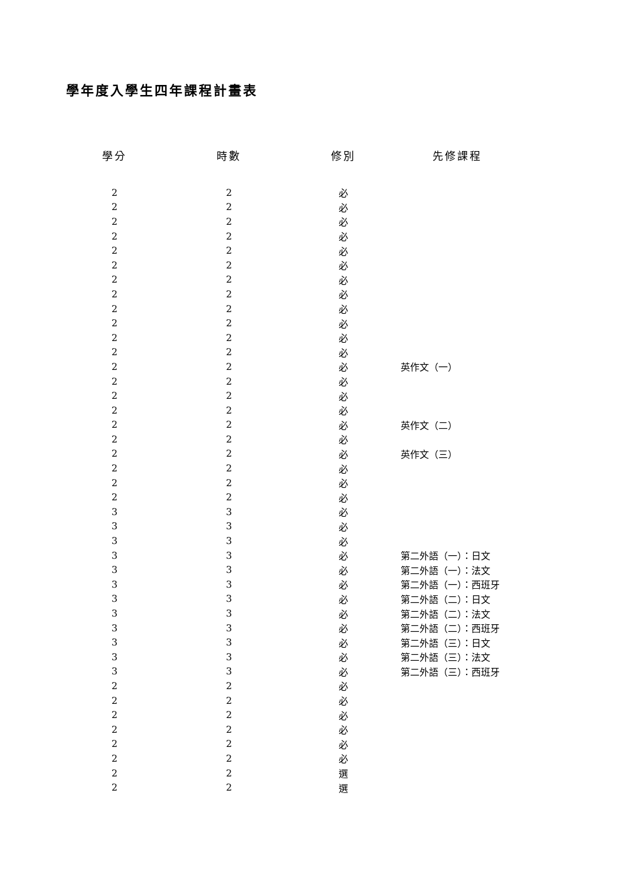學年度入學生四年課程計畫表
| 學分 | 時數 | 修別 | 先修課程 |
| --- | --- | --- | --- |
| 2 | 2 | 必 | |
| 2 | 2 | 必 | |
| 2 | 2 | 必 | |
| 2 | 2 | 必 | |
| 2 | 2 | 必 | |
| 2 | 2 | 必 | |
| 2 | 2 | 必 | |
| 2 | 2 | 必 | |
| 2 | 2 | 必 | |
| 2 | 2 | 必 | |
| 2 | 2 | 必 | |
| 2 | 2 | 必 | |
| 2 | 2 | 必 | 英作文（一） |
| 2 | 2 | 必 | |
| 2 | 2 | 必 | |
| 2 | 2 | 必 | |
| 2 | 2 | 必 | 英作文（二） |
| 2 | 2 | 必 | |
| 2 | 2 | 必 | 英作文（三） |
| 2 | 2 | 必 | |
| 2 | 2 | 必 | |
| 2 | 2 | 必 | |
| 3 | 3 | 必 | |
| 3 | 3 | 必 | |
| 3 | 3 | 必 | |
| 3 | 3 | 必 | 第二外語（一）：日文 |
| 3 | 3 | 必 | 第二外語（一）：法文 |
| 3 | 3 | 必 | 第二外語（一）：西班牙 |
| 3 | 3 | 必 | 第二外語（二）：日文 |
| 3 | 3 | 必 | 第二外語（二）：法文 |
| 3 | 3 | 必 | 第二外語（二）：西班牙 |
| 3 | 3 | 必 | 第二外語（三）：日文 |
| 3 | 3 | 必 | 第二外語（三）：法文 |
| 3 | 3 | 必 | 第二外語（三）：西班牙 |
| 2 | 2 | 必 | |
| 2 | 2 | 必 | |
| 2 | 2 | 必 | |
| 2 | 2 | 必 | |
| 2 | 2 | 必 | |
| 2 | 2 | 必 | |
| 2 | 2 | 選 | |
| 2 | 2 | 選 | |